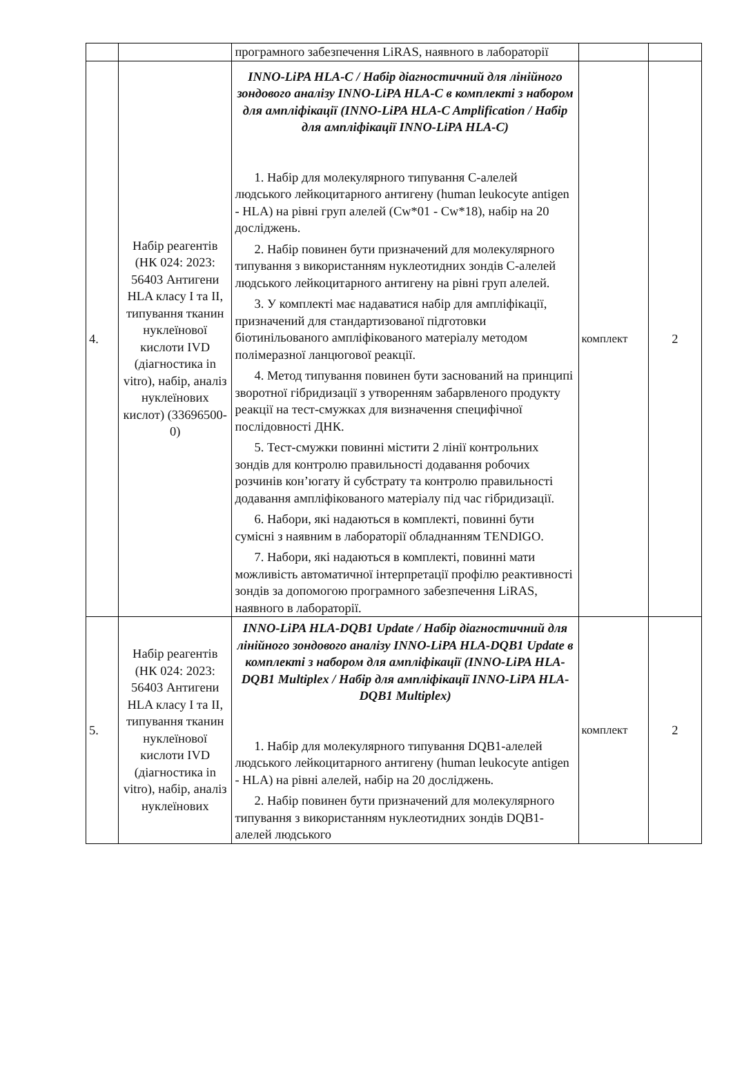| | | програмного забезпечення LiRAS, наявного в лабораторії | | |
| 4. | Набір реагентів (НК 024: 2023: 56403 Антигени HLA класу I та II, типування тканин нуклеїнової кислоти IVD (діагностика in vitro), набір, аналіз нуклеїнових кислот) (33696500-0) | INNO-LiPA HLA-C / Набір діагностичний для лінійного зондового аналізу INNO-LiPA HLA-C в комплекті з набором для ампліфікації (INNO-LiPA HLA-C Amplification / Набір для ампліфікації INNO-LiPA HLA-C) 1. Набір для молекулярного типування С-алелей людського лейкоцитарного антигену (human leukocyte antigen - HLA) на рівні груп алелей (Cw*01 - Cw*18), набір на 20 досліджень. 2. Набір повинен бути призначений для молекулярного типування з використанням нуклеотидних зондів С-алелей людського лейкоцитарного антигену на рівні груп алелей. 3. У комплекті має надаватися набір для ампліфікації, призначений для стандартизованої підготовки біотинільованого ампліфікованого матеріалу методом полімеразної ланцюгової реакції. 4. Метод типування повинен бути заснований на принципі зворотної гібридизації з утворенням забарвленого продукту реакції на тест-смужках для визначення специфічної послідовності ДНК. 5. Тест-смужки повинні містити 2 лінії контрольних зондів для контролю правильності додавання робочих розчинів кон’югату й субстрату та контролю правильності додавання ампліфікованого матеріалу під час гібридизації. 6. Набори, які надаються в комплекті, повинні бути сумісні з наявним в лабораторії обладнанням TENDIGO. 7. Набори, які надаються в комплекті, повинні мати можливість автоматичної інтерпретації профілю реактивності зондів за допомогою програмного забезпечення LiRAS, наявного в лабораторії. | комплект | 2 |
| 5. | Набір реагентів (НК 024: 2023: 56403 Антигени HLA класу I та II, типування тканин нуклеїнової кислоти IVD (діагностика in vitro), набір, аналіз нуклеїнових | INNO-LiPA HLA-DQB1 Update / Набір діагностичний для лінійного зондового аналізу INNO-LiPA HLA-DQB1 Update в комплекті з набором для ампліфікації (INNO-LiPA HLA-DQB1 Multiplex / Набір для ампліфікації INNO-LiPA HLA-DQB1 Multiplex) 1. Набір для молекулярного типування DQB1-алелей людського лейкоцитарного антигену (human leukocyte antigen - HLA) на рівні алелей, набір на 20 досліджень. 2. Набір повинен бути призначений для молекулярного типування з використанням нуклеотидних зондів DQB1-алелей людського | комплект | 2 |